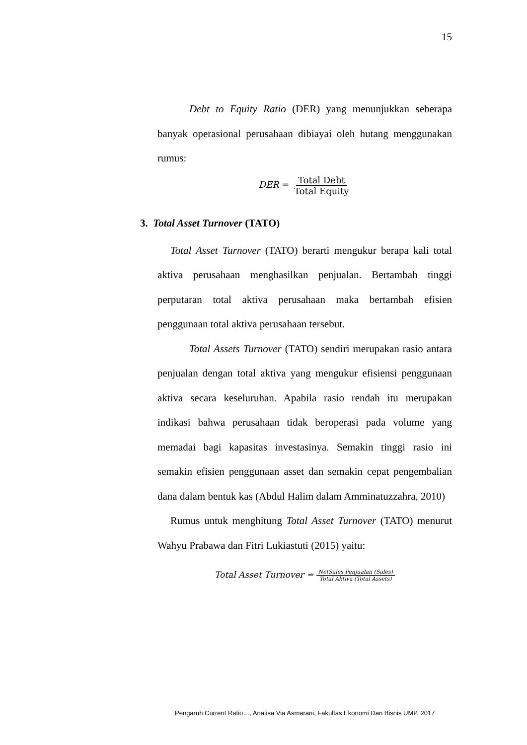15
Debt to Equity Ratio (DER) yang menunjukkan seberapa banyak operasional perusahaan dibiayai oleh hutang menggunakan rumus:
DER = Total Debt Total Equity
3. Total Asset Turnover (TATO)
Total Asset Turnover (TATO) berarti mengukur berapa kali total aktiva perusahaan menghasilkan penjualan. Bertambah tinggi perputaran total aktiva perusahaan maka bertambah efisien penggunaan total aktiva perusahaan tersebut.
Total Assets Turnover (TATO) sendiri merupakan rasio antara penjualan dengan total aktiva yang mengukur efisiensi penggunaan aktiva secara keseluruhan. Apabila rasio rendah itu merupakan indikasi bahwa perusahaan tidak beroperasi pada volume yang memadai bagi kapasitas investasinya. Semakin tinggi rasio ini semakin efisien penggunaan asset dan semakin cepat pengembalian dana dalam bentuk kas (Abdul Halim dalam Amminatuzzahra, 2010)
Rumus untuk menghitung Total Asset Turnover (TATO) menurut Wahyu Prabawa dan Fitri Lukiastuti (2015) yaitu:
Total Asset Turnover = NetSales Penjualan (Sales) Total Aktiva (Total Assets)
Pengaruh Current Ratio…, Anatisa Via Asmarani, Fakultas Ekonomi Dan Bisnis UMP, 2017